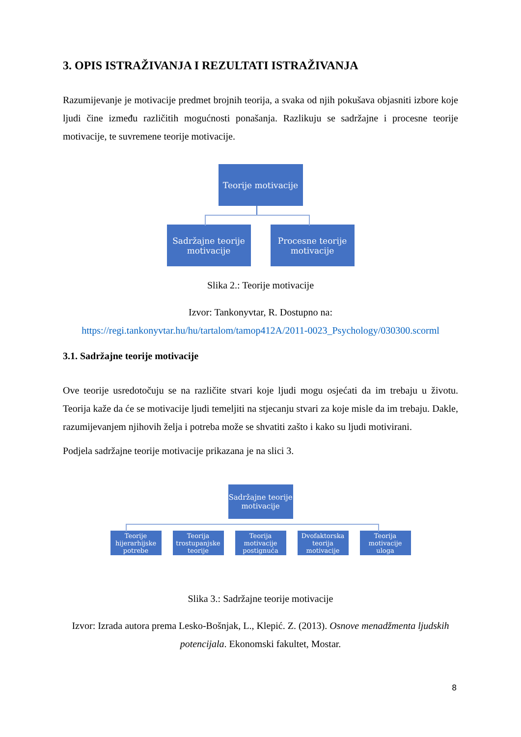3. OPIS ISTRAŽIVANJA I REZULTATI ISTRAŽIVANJA
Razumijevanje je motivacije predmet brojnih teorija, a svaka od njih pokušava objasniti izbore koje ljudi čine između različitih mogućnosti ponašanja. Razlikuju se sadržajne i procesne teorije motivacije, te suvremene teorije motivacije.
Teorije motivacije
Sadržajne teorije
motivacije
Procesne teorije
motivacije
Slika 2.: Teorije motivacije
Izvor: Tankonyvtar, R. Dostupno na:
https://regi.tankonyvtar.hu/hu/tartalom/tamop412A/2011-0023_Psychology/030300.scorml
3.1. Sadržajne teorije motivacije
Ove teorije usredotočuju se na različite stvari koje ljudi mogu osjećati da im trebaju u životu. Teorija kaže da će se motivacije ljudi temeljiti na stjecanju stvari za koje misle da im trebaju. Dakle, razumijevanjem njihovih želja i potreba može se shvatiti zašto i kako su ljudi motivirani.
Podjela sadržajne teorije motivacije prikazana je na slici 3.
Sadržajne teorije
motivacije
Teorije hijerarhijske potrebe
Teorija trostupanjske teorije
Teorija motivacije postignuća
Dvofaktorska teorija motivacije
Teorija motivacije uloga
Slika 3.: Sadržajne teorije motivacije
Izvor: Izrada autora prema Lesko-Bošnjak, L., Klepić. Z. (2013). Osnove menadžmenta ljudskih potencijala. Ekonomski fakultet, Mostar.
8